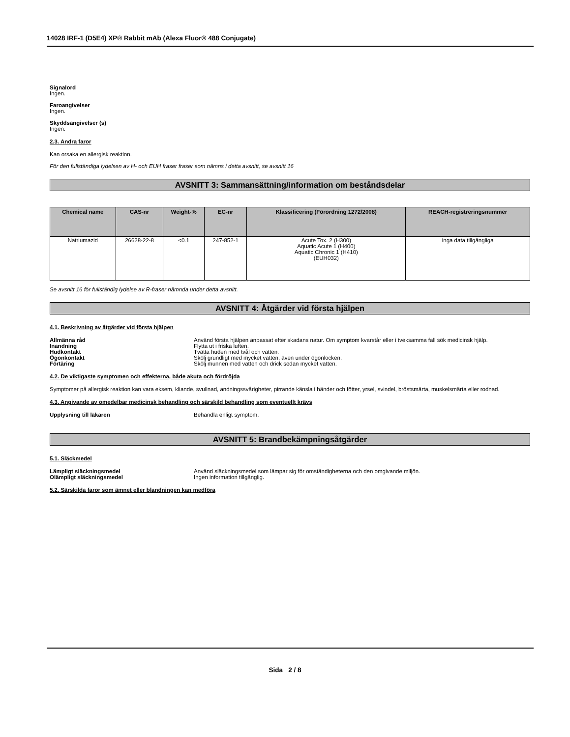14028 IRF-1 (D5E4) XP® Rabbit mAb (Alexa Fluor® 488 Conjugate)
Signalord
Ingen.
Faroangivelser
Ingen.
Skyddsangivelser (s)
Ingen.
2.3. Andra faror
Kan orsaka en allergisk reaktion.
För den fullständiga lydelsen av H- och EUH fraser fraser som nämns i detta avsnitt, se avsnitt 16
AVSNITT 3: Sammansättning/information om beståndsdelar
| Chemical name | CAS-nr | Weight-% | EC-nr | Klassificering (Förordning 1272/2008) | REACH-registreringsnummer |
| --- | --- | --- | --- | --- | --- |
| Natriumazid | 26628-22-8 | <0.1 | 247-852-1 | Acute Tox. 2 (H300) Aquatic Acute 1 (H400) Aquatic Chronic 1 (H410) (EUH032) | inga data tillgängliga |
Se avsnitt 16 för fullständig lydelse av R-fraser nämnda under detta avsnitt.
AVSNITT 4: Åtgärder vid första hjälpen
4.1. Beskrivning av åtgärder vid första hjälpen
Allmänna råd Använd första hjälpen anpassat efter skadans natur. Om symptom kvarstår eller i tveksamma fall sök medicinsk hjälp.
Inandning Flytta ut i friska luften.
Hudkontakt Tvätta huden med tvål och vatten.
Ögonkontakt Skölj grundligt med mycket vatten, även under ögonlocken.
Förtäring Skölj munnen med vatten och drick sedan mycket vatten.
4.2. De viktigaste symptomen och effekterna, både akuta och fördröjda
Symptomer på allergisk reaktion kan vara eksem, kliande, svullnad, andningssvårigheter, pirrande känsla i händer och fötter, yrsel, svindel, bröstsmärta, muskelsmärta eller rodnad.
4.3. Angivande av omedelbar medicinsk behandling och särskild behandling som eventuellt krävs
Upplysning till läkaren Behandla enligt symptom.
AVSNITT 5: Brandbekämpningsåtgärder
5.1. Släckmedel
Lämpligt släckningsmedel Använd släckningsmedel som lämpar sig för omständigheterna och den omgivande miljön.
Olämpligt släckningsmedel Ingen information tillgänglig.
5.2. Särskilda faror som ämnet eller blandningen kan medföra
Sida 2 / 8